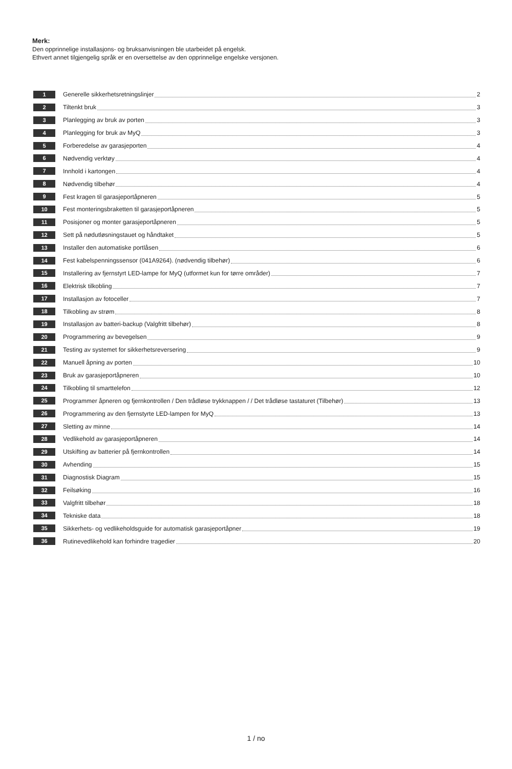Merk:
Den opprinnelige installasjons- og bruksanvisningen ble utarbeidet på engelsk.
Ethvert annet tilgjengelig språk er en oversettelse av den opprinnelige engelske versjonen.
1 Generelle sikkerhetsretningslinjer 2
2 Tiltenkt bruk 3
3 Planlegging av bruk av porten 3
4 Planlegging for bruk av MyQ 3
5 Forberedelse av garasjeporten 4
6 Nødvendig verktøy 4
7 Innhold i kartongen 4
8 Nødvendig tilbehør 4
9 Fest kragen til garasjeportåpneren 5
10 Fest monteringsbraketten til garasjeportåpneren 5
11 Posisjoner og monter garasjeportåpneren 5
12 Sett på nødutløsningstauet og håndtaket 5
13 Installer den automatiske portlåsen 6
14 Fest kabelspenningssensor (041A9264). (nødvendig tilbehør) 6
15 Installering av fjernstyrt LED-lampe for MyQ (utformet kun for tørre områder) 7
16 Elektrisk tilkobling 7
17 Installasjon av fotoceller 7
18 Tilkobling av strøm 8
19 Installasjon av batteri-backup (Valgfritt tilbehør) 8
20 Programmering av bevegelsen 9
21 Testing av systemet for sikkerhetsreversering 9
22 Manuell åpning av porten 10
23 Bruk av garasjeportåpneren 10
24 Tilkobling til smarttelefon 12
25 Programmer åpneren og fjernkontrollen / Den trådløse trykknappen / / Det trådløse tastaturet (Tilbehør) 13
26 Programmering av den fjernstyrte LED-lampen for MyQ 13
27 Sletting av minne 14
28 Vedlikehold av garasjeportåpneren 14
29 Utskifting av batterier på fjernkontrollen 14
30 Avhending 15
31 Diagnostisk Diagram 15
32 Feilsøking 16
33 Valgfritt tilbehør 18
34 Tekniske data 18
35 Sikkerhets- og vedlikeholdsguide for automatisk garasjeportåpner 19
36 Rutinevedlikehold kan forhindre tragedier 20
1 / no